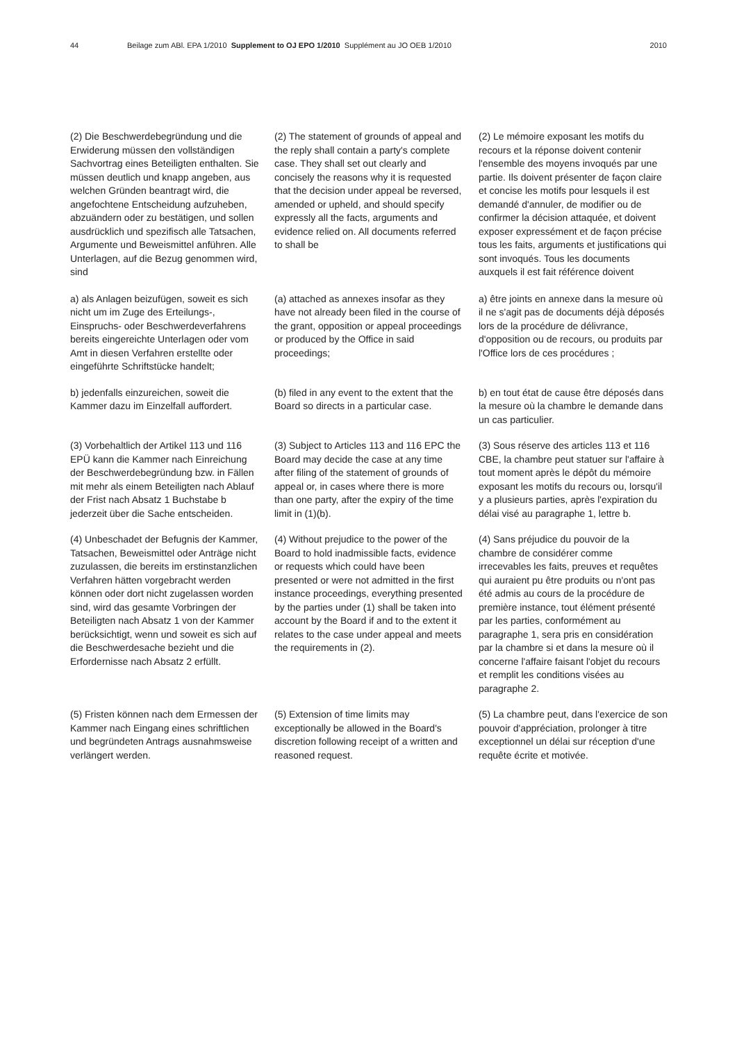44 Beilage zum ABl. EPA 1/2010 Supplement to OJ EPO 1/2010 Supplément au JO OEB 1/2010 2010
(2) Die Beschwerdebegründung und die Erwiderung müssen den vollständigen Sachvortrag eines Beteiligten enthalten. Sie müssen deutlich und knapp angeben, aus welchen Gründen beantragt wird, die angefochtene Entscheidung aufzuheben, abzuändern oder zu bestätigen, und sollen ausdrücklich und spezifisch alle Tatsachen, Argumente und Beweismittel anführen. Alle Unterlagen, auf die Bezug genommen wird, sind
(2) The statement of grounds of appeal and the reply shall contain a party's complete case. They shall set out clearly and concisely the reasons why it is requested that the decision under appeal be reversed, amended or upheld, and should specify expressly all the facts, arguments and evidence relied on. All documents referred to shall be
(2) Le mémoire exposant les motifs du recours et la réponse doivent contenir l'ensemble des moyens invoqués par une partie. Ils doivent présenter de façon claire et concise les motifs pour lesquels il est demandé d'annuler, de modifier ou de confirmer la décision attaquée, et doivent exposer expressément et de façon précise tous les faits, arguments et justifications qui sont invoqués. Tous les documents auxquels il est fait référence doivent
a) als Anlagen beizufügen, soweit es sich nicht um im Zuge des Erteilungs-, Einspruchs- oder Beschwerdeverfahrens bereits eingereichte Unterlagen oder vom Amt in diesen Verfahren erstellte oder eingeführte Schriftstücke handelt;
(a) attached as annexes insofar as they have not already been filed in the course of the grant, opposition or appeal proceedings or produced by the Office in said proceedings;
a) être joints en annexe dans la mesure où il ne s'agit pas de documents déjà déposés lors de la procédure de délivrance, d'opposition ou de recours, ou produits par l'Office lors de ces procédures ;
b) jedenfalls einzureichen, soweit die Kammer dazu im Einzelfall auffordert.
(b) filed in any event to the extent that the Board so directs in a particular case.
b) en tout état de cause être déposés dans la mesure où la chambre le demande dans un cas particulier.
(3) Vorbehaltlich der Artikel 113 und 116 EPÜ kann die Kammer nach Einreichung der Beschwerdebegründung bzw. in Fällen mit mehr als einem Beteiligten nach Ablauf der Frist nach Absatz 1 Buchstabe b jederzeit über die Sache entscheiden.
(3) Subject to Articles 113 and 116 EPC the Board may decide the case at any time after filing of the statement of grounds of appeal or, in cases where there is more than one party, after the expiry of the time limit in (1)(b).
(3) Sous réserve des articles 113 et 116 CBE, la chambre peut statuer sur l'affaire à tout moment après le dépôt du mémoire exposant les motifs du recours ou, lorsqu'il y a plusieurs parties, après l'expiration du délai visé au paragraphe 1, lettre b.
(4) Unbeschadet der Befugnis der Kammer, Tatsachen, Beweismittel oder Anträge nicht zuzulassen, die bereits im erstinstanzlichen Verfahren hätten vorgebracht werden können oder dort nicht zugelassen worden sind, wird das gesamte Vorbringen der Beteiligten nach Absatz 1 von der Kammer berücksichtigt, wenn und soweit es sich auf die Beschwerdesache bezieht und die Erfordernisse nach Absatz 2 erfüllt.
(4) Without prejudice to the power of the Board to hold inadmissible facts, evidence or requests which could have been presented or were not admitted in the first instance proceedings, everything presented by the parties under (1) shall be taken into account by the Board if and to the extent it relates to the case under appeal and meets the requirements in (2).
(4) Sans préjudice du pouvoir de la chambre de considérer comme irrecevables les faits, preuves et requêtes qui auraient pu être produits ou n'ont pas été admis au cours de la procédure de première instance, tout élément présenté par les parties, conformément au paragraphe 1, sera pris en considération par la chambre si et dans la mesure où il concerne l'affaire faisant l'objet du recours et remplit les conditions visées au paragraphe 2.
(5) Fristen können nach dem Ermessen der Kammer nach Eingang eines schriftlichen und begründeten Antrags ausnahmsweise verlängert werden.
(5) Extension of time limits may exceptionally be allowed in the Board's discretion following receipt of a written and reasoned request.
(5) La chambre peut, dans l'exercice de son pouvoir d'appréciation, prolonger à titre exceptionnel un délai sur réception d'une requête écrite et motivée.